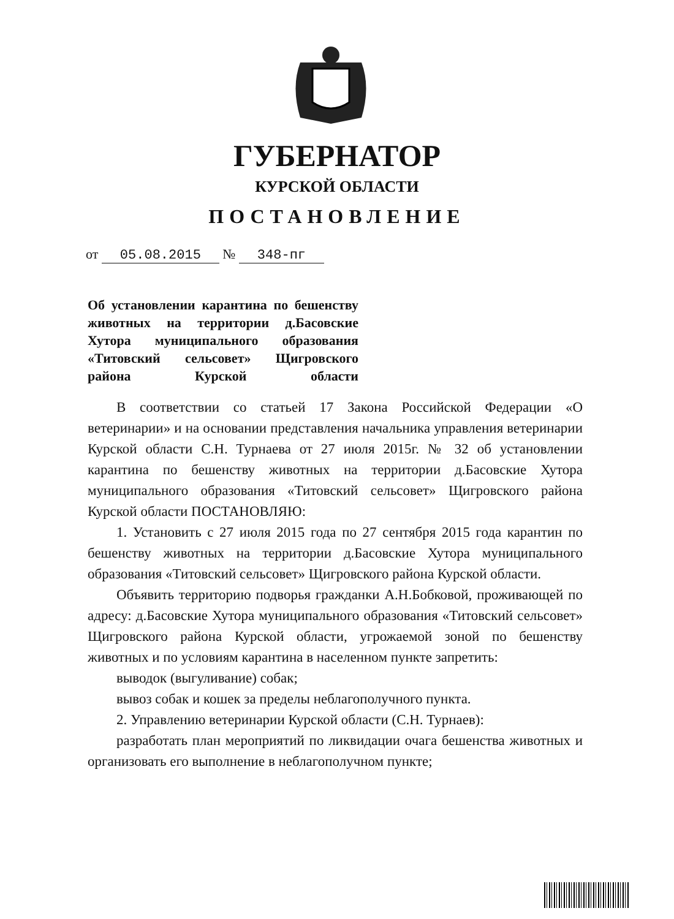ГУБЕРНАТОР
КУРСКОЙ ОБЛАСТИ
ПОСТАНОВЛЕНИЕ
от 05.08.2015 № 348-пг
Об установлении карантина по бешенству животных на территории д.Басовские Хутора муниципального образования «Титовский сельсовет» Щигровского района Курской области
В соответствии со статьей 17 Закона Российской Федерации «О ветеринарии» и на основании представления начальника управления ветеринарии Курской области С.Н. Турнаева от 27 июля 2015г. № 32 об установлении карантина по бешенству животных на территории д.Басовские Хутора муниципального образования «Титовский сельсовет» Щигровского района Курской области ПОСТАНОВЛЯЮ:
1. Установить с 27 июля 2015 года по 27 сентября 2015 года карантин по бешенству животных на территории д.Басовские Хутора муниципального образования «Титовский сельсовет» Щигровского района Курской области.
Объявить территорию подворья гражданки А.Н.Бобковой, проживающей по адресу: д.Басовские Хутора муниципального образования «Титовский сельсовет» Щигровского района Курской области, угрожаемой зоной по бешенству животных и по условиям карантина в населенном пункте запретить:
выводок (выгуливание) собак;
вывоз собак и кошек за пределы неблагополучного пункта.
2. Управлению ветеринарии Курской области (С.Н. Турнаев):
разработать план мероприятий по ликвидации очага бешенства животных и организовать его выполнение в неблагополучном пункте;